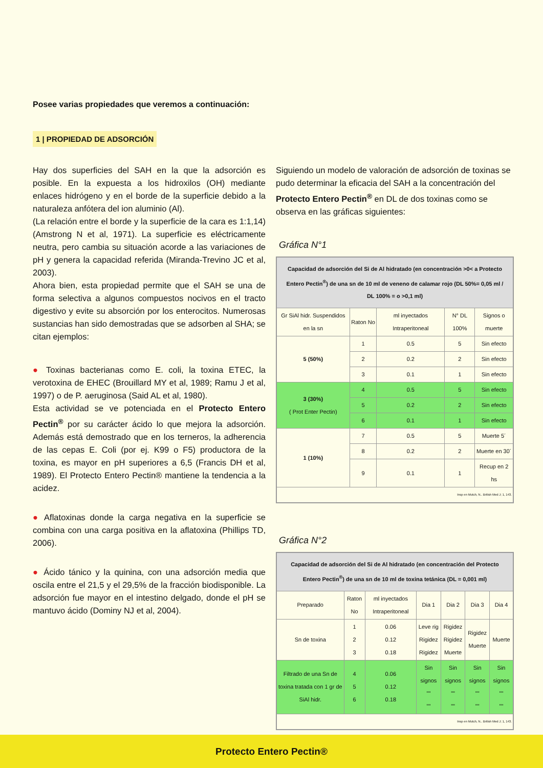Posee varias propiedades que veremos a continuación:
1 | PROPIEDAD DE ADSORCIÓN
Hay dos superficies del SAH en la que la adsorción es posible. En la expuesta a los hidroxilos (OH) mediante enlaces hidrógeno y en el borde de la superficie debido a la naturaleza anfótera del ion aluminio (Al).
(La relación entre el borde y la superficie de la cara es 1:1,14) (Amstrong N et al, 1971). La superficie es eléctricamente neutra, pero cambia su situación acorde a las variaciones de pH y genera la capacidad referida (Miranda-Trevino JC et al, 2003).
Ahora bien, esta propiedad permite que el SAH se una de forma selectiva a algunos compuestos nocivos en el tracto digestivo y evite su absorción por los enterocitos. Numerosas sustancias han sido demostradas que se adsorben al SHA; se citan ejemplos:
● Toxinas bacterianas como E. coli, la toxina ETEC, la verotoxina de EHEC (Brouillard MY et al, 1989; Ramu J et al, 1997) o de P. aeruginosa (Said AL et al, 1980).
Esta actividad se ve potenciada en el Protecto Entero Pectin<sup>®</sup> por su carácter ácido lo que mejora la adsorción. Además está demostrado que en los terneros, la adherencia de las cepas E. Coli (por ej. K99 o F5) productora de la toxina, es mayor en pH superiores a 6,5 (Francis DH et al, 1989). El Protecto Entero Pectin® mantiene la tendencia a la acidez.
● Aflatoxinas donde la carga negativa en la superficie se combina con una carga positiva en la aflatoxina (Phillips TD, 2006).
● Ácido tánico y la quinina, con una adsorción media que oscila entre el 21,5 y el 29,5% de la fracción biodisponible. La adsorción fue mayor en el intestino delgado, donde el pH se mantuvo ácido (Dominy NJ et al, 2004).
Siguiendo un modelo de valoración de adsorción de toxinas se pudo determinar la eficacia del SAH a la concentración del Protecto Entero Pectin<sup>®</sup> en DL de dos toxinas como se observa en las gráficas siguientes:
Gráfica N°1
| Capacidad de adsorción del Si de Al hidratado (en concentración >0< a Protecto Entero Pectin<sup>®</sup>) de una sn de 10 ml de veneno de calamar rojo (DL 50%= 0,05 ml / DL 100% = o >0,1 ml) | | | | |
| Gr SiAl hidr. Suspendidos en la sn | Raton No | ml inyectados Intraperitoneal | N° DL 100% | Signos o muerte |
| 5 (50%) | 1 | 0.5 | 5 | Sin efecto |
| | 2 | 0.2 | 2 | Sin efecto |
| | 3 | 0.1 | 1 | Sin efecto |
| 3 (30%) ( Prot Enter Pectin) | 4 | 0.5 | 5 | Sin efecto |
| | 5 | 0.2 | 2 | Sin efecto |
| | 6 | 0.1 | 1 | Sin efecto |
| 1 (10%) | 7 | 0.5 | 5 | Muerte 5´ |
| | 8 | 0.2 | 2 | Muerte en 30´ |
| | 9 | 0.1 | 1 | Recup en 2 hs |
| Insp en Mutch, N.. British Med J; 1, 143. | | | | |
Gráfica N°2
| Capacidad de adsorción del Si de Al hidratado (en concentración del Protecto Entero Pectin<sup>®</sup>) de una sn de 10 ml de toxina tetánica (DL = 0,001 ml) | | | | | | |
| Preparado | Raton No | ml inyectados Intraperitoneal | Dia 1 | Dia 2 | Dia 3 | Dia 4 |
| Sn de toxina | 1 2 3 | 0.06 0.12 0.18 | Leve rig Rigidez Rigidez | Rigidez Rigidez Muerte | Rigidez Muerte | Muerte |
| Filtrado de una Sn de toxina tratada con 1 gr de SiAl hidr. | 4 5 6 | 0.06 0.12 0.18 | Sin signos "" "" | Sin signos "" "" | Sin signos "" "" | Sin signos "" "" |
| Insp en Mutch, N.. British Med J; 1, 143. | | | | | | |
Protecto Entero Pectin®